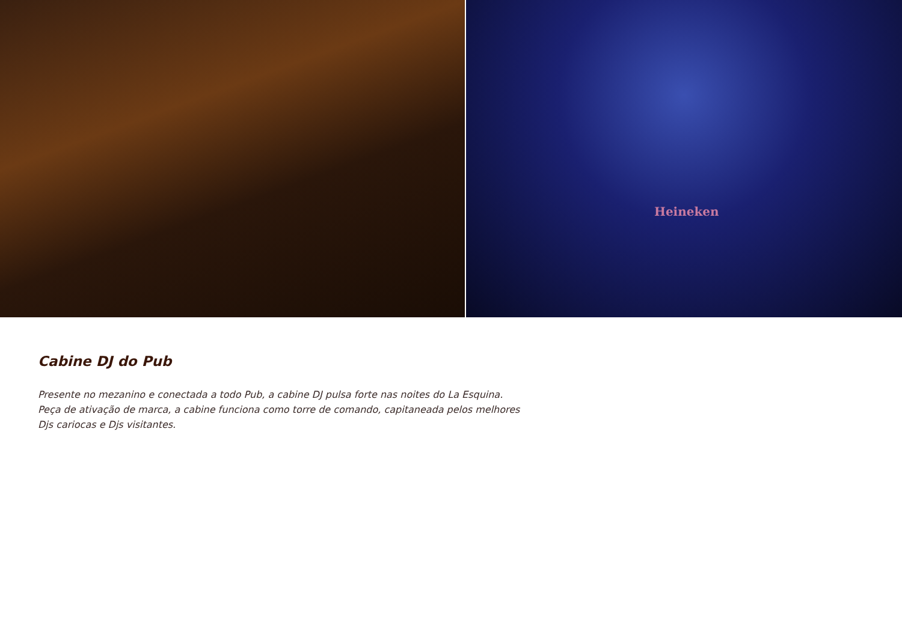Heineken
Cabine DJ do Pub
Presente no mezanino e conectada a todo Pub, a cabine DJ pulsa forte nas noites do La Esquina.
Peça de ativação de marca, a cabine funciona como torre de comando, capitaneada pelos melhores
Djs cariocas e Djs visitantes.